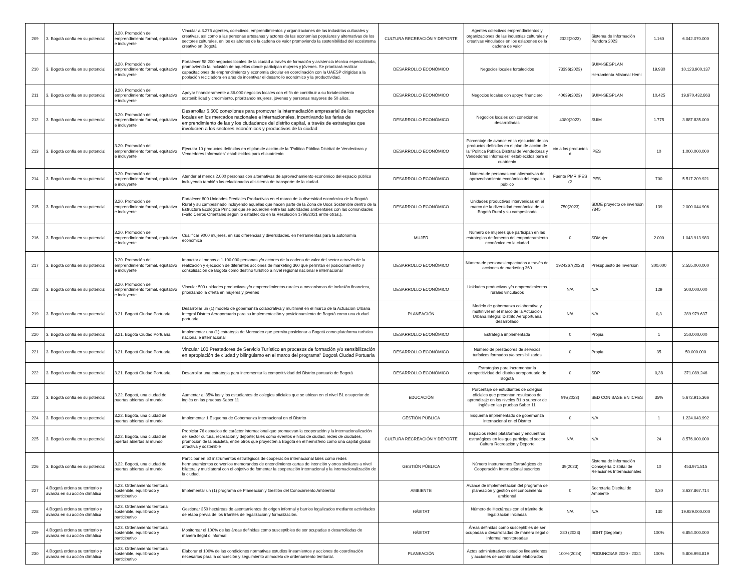| 209 | 3. Bogotá confía en su potencial | 3.20. Promoción del emprendimiento formal, equitativo e incluyente | Vincular a 3.275 agentes, colectivos, emprendimientos y organizaciones de las industrias culturales y creativas, así como a las personas artesanas y actores de las economías populares y alternativas de los sectores culturales, en los eslabones de la cadena de valor promoviendo la sostenibilidad del ecosistema creativo en Bogotá | CULTURA RECREACIÓN Y DEPORTE | Agentes colectivos emprendimientos y organizaciones de las industrias culturales y creativas vinculados en los eslabones de la cadena de valor | 2322(2023) | Sistema de Información Pandora 2023 | 1.160 | 6.042.070.000 |
| 210 | 3. Bogotá confía en su potencial | 3.20. Promoción del emprendimiento formal, equitativo e incluyente | Fortalecer 58.200 negocios locales de la ciudad a través de formación y asistencia técnica especializada, promoviendo la inclusión de aquellos donde participan mujeres y jóvenes. Se priorizará realizar capacitaciones de emprendimiento y economía circular en coordinación con la UAESP dirigidas a la población recicladora en aras de incentivar el desarrollo económico y la productividad. | DESARROLLO ECONÓMICO | Negocios locales fortalecidos | 73396(2023) | SUIM-SEGPLAN Herramienta Misional Hemi | 19.930 | 10.123.900.137 |
| 211 | 3. Bogotá confía en su potencial | 3.20. Promoción del emprendimiento formal, equitativo e incluyente | Apoyar financieramente a 36.000 negocios locales con el fin de contribuir a su fortalecimiento sostenibilidad y crecimiento, priorizando mujeres, jóvenes y personas mayores de 50 años. | DESARROLLO ECONÓMICO | Negocios locales con apoyo financiero | 40639(2023) | SUIM-SEGPLAN | 10.425 | 19.970.432.863 |
| 212 | 3. Bogotá confía en su potencial | 3.20. Promoción del emprendimiento formal, equitativo e incluyente | Desarrollar 6.500 conexiones para promover la intermediación empresarial de los negocios locales en los mercados nacionales e internacionales, incentivando las ferias de emprendimiento de las y los ciudadanos del distrito capital, a través de estrategias que involucren a los sectores económicos y productivos de la ciudad | DESARROLLO ECONÓMICO | Negocios locales con conexiones desarrolladas | 4080(2023) | SUIM | 1.775 | 3.887.835.000 |
| 213 | 3. Bogotá confía en su potencial | 3.20. Promoción del emprendimiento formal, equitativo e incluyente | Ejecutar 10 productos definidos en el plan de acción de la "Política Pública Distrital de Vendedoras y Vendedores Informales" establecidos para el cuatrienio | DESARROLLO ECONÓMICO | Porcentaje de avance en la ejecución de los productos definidos en el plan de acción de la "Política Pública Distrital de Vendedoras y Vendedores Informales" establecidos para el cuatrienio | cto a los productos d | IPES | 10 | 1.000.000.000 |
| 214 | 3. Bogotá confía en su potencial | 3.20. Promoción del emprendimiento formal, equitativo e incluyente | Atender al menos 2.000 personas con alternativas de aprovechamiento económico del espacio público incluyendo también las relacionadas al sistema de transporte de la ciudad. | DESARROLLO ECONÓMICO | Número de personas con alternativas de aprovechamiento económico del espacio público | Fuente PMR IPES (2 | IPES | 700 | 5.517.209.921 |
| 215 | 3. Bogotá confía en su potencial | 3.20. Promoción del emprendimiento formal, equitativo e incluyente | Fortalecer 800 Unidades Prediales Productivas en el marco de la diversidad económica de la Bogotá Rural y su campesinado incluyendo aquellas que hacen parte de la Zona de Usos Sostenible dentro de la Estructura Ecológica Principal que se acuerden entre las autoridades ambientales con las comunidades (Fallo Cerros Orientales según lo establecido en la Resolución 1766/2021 entre otras.). | DESARROLLO ECONÓMICO | Unidades productivas intervenidas en el marco de la diversidad económica de la Bogotá Rural y su campesinado | 750(2023) | SDDE proyecto de inversión 7845 | 139 | 2.000.044.906 |
| 216 | 3. Bogotá confía en su potencial | 3.20. Promoción del emprendimiento formal, equitativo e incluyente | Cualificar 9000 mujeres, en sus diferencias y diversidades, en herramientas para la autonomía económica | MUJER | Número de mujeres que participan en las estrategias de fomento del empoderamiento económico en la ciudad | 0 | SDMujer | 2.000 | 1.043.913.983 |
| 217 | 3. Bogotá confía en su potencial | 3.20. Promoción del emprendimiento formal, equitativo e incluyente | Impactar al menos a 1.100.000 personas y/o actores de la cadena de valor del sector a través de la realización y ejecución de diferentes acciones de marketing 360 que permitan el posicionamiento y consolidación de Bogotá como destino turístico a nivel regional nacional e internacional | DESARROLLO ECONÓMICO | Número de personas impactadas a través de acciones de marketing 360 | 1924267(2023) | Presupuesto de Inversión | 300.000 | 2.555.000.000 |
| 218 | 3. Bogotá confía en su potencial | 3.20. Promoción del emprendimiento formal, equitativo e incluyente | Vincular 500 unidades productivas y/o emprendimientos rurales a mecanismos de inclusión financiera, priorizando la oferta en mujeres y jóvenes | DESARROLLO ECONÓMICO | Unidades productivas y/o emprendimientos rurales vinculados | N/A | N/A | 129 | 300.000.000 |
| 219 | 3. Bogotá confía en su potencial | 3.21. Bogotá Ciudad Portuaria | Desarrollar un (1) modelo de gobernanza colaborativa y multinivel en el marco de la Actuación Urbana Integral Distrito Aeroportuario para su implementación y posicionamiento de Bogotá como una ciudad portuaria. | PLANEACIÓN | Modelo de gobernanza colaborativa y multinivel en el marco de la Actuación Urbana Integral Distrito Aeroportuaria desarrollado | N/A | N/A | 0,3 | 289.979.637 |
| 220 | 3. Bogotá confía en su potencial | 3.21. Bogotá Ciudad Portuaria | Implementar una (1) estrategia de Mercadeo que permita posicionar a Bogotá como plataforma turística nacional e internacional | DESARROLLO ECONÓMICO | Estrategia implementada | 0 | Propia | 1 | 250.000.000 |
| 221 | 3. Bogotá confía en su potencial | 3.21. Bogotá Ciudad Portuaria | Vincular 100 Prestadores de Servicio Turístico en procesos de formación y/o sensibilización en apropiación de ciudad y bilingüismo en el marco del programa" Bogotá Ciudad Portuaria | DESARROLLO ECONÓMICO | Número de prestadores de servicios turísticos formados y/o sensibilizados | 0 | Propia | 35 | 50.000.000 |
| 222 | 3. Bogotá confía en su potencial | 3.21. Bogotá Ciudad Portuaria | Desarrollar una estrategia para incrementar la competitividad del Distrito portuario de Bogotá | DESARROLLO ECONÓMICO | Estrategias para incrementar la competitividad del distrito aeroportuario de Bogotá | 0 | SDP | 0,38 | 371.089.246 |
| 223 | 3. Bogotá confía en su potencial | 3.22. Bogotá, una ciudad de puertas abiertas al mundo | Aumentar al 35% las y los estudiantes de colegios oficiales que se ubican en el nivel B1 o superior de inglés en las pruebas Saber 11 | EDUCACIÓN | Porcentaje de estudiantes de colegios oficiales que presentan resultados de aprendizaje en los niveles B1 o superior de inglés en las pruebas Saber 11 | 9%(2023) | SED CON BASE EN ICFES | 35% | 5.672.915.366 |
| 224 | 3. Bogotá confía en su potencial | 3.22. Bogotá, una ciudad de puertas abiertas al mundo | Implementar 1 Esquema de Gobernanza Internacional en el Distrito | GESTIÓN PÚBLICA | Esquema implementado de gobernanza internacional en el Distrito | 0 | N/A | 1 | 1.224.043.992 |
| 225 | 3. Bogotá confía en su potencial | 3.22. Bogotá, una ciudad de puertas abiertas al mundo | Propiciar 76 espacios de carácter internacional que promuevan la cooperación y la internacionalización del sector cultura, recreación y deporte; tales como eventos e hitos de ciudad, redes de ciudades, promoción de la bicicleta, entre otros que proyecten a Bogotá en el hemisferio como una capital global atractiva y sostenible | CULTURA RECREACIÓN Y DEPORTE | Espacios redes plataformas y encuentros estratégicos en los que participa el sector Cultura Recreación y Deporte | N/A | N/A | 24 | 8.576.000.000 |
| 226 | 3. Bogotá confía en su potencial | 3.22. Bogotá, una ciudad de puertas abiertas al mundo | Participar en 50 instrumentos estratégicos de cooperación internacional tales como redes hermanamientos convenios memorandos de entendimiento cartas de intención y otros similares a nivel bilateral y multilateral con el objetivo de fomentar la cooperación internacional y la internacionalización de la ciudad. | GESTIÓN PÚBLICA | Número Instrumentos Estratégicos de Cooperación Internacional suscritos | 39(2023) | Sistema de Información Consejería Distrital de Relaciones Internacionales | 10 | 453.971.815 |
| 227 | 4.Bogotá ordena su territorio y avanza en su acción climática | 4.23. Ordenamiento territorial sostenible, equilibrado y participativo | Implementar un (1) programa de Planeación y Gestión del Conocimiento Ambiental | AMBIENTE | Avance de implementación del programa de planeación y gestión del conocimiento ambiental | 0 | Secretaría Distrital de Ambiente | 0,30 | 3.637.867.714 |
| 228 | 4.Bogotá ordena su territorio y avanza en su acción climática | 4.23. Ordenamiento territorial sostenible, equilibrado y participativo | Gestionar 350 hectáreas de asentamientos de origen informal y barrios legalizados mediante actividades de etapa previa de los trámites de legalización y formalización. | HÁBITAT | Número de Hectáreas con el trámite de legalización iniciadas | N/A | N/A | 130 | 19.929.000.000 |
| 229 | 4.Bogotá ordena su territorio y avanza en su acción climática | 4.23. Ordenamiento territorial sostenible, equilibrado y participativo | Monitorear el 100% de las áreas definidas como susceptibles de ser ocupadas o desarrolladas de manera ilegal o informal | HÁBITAT | Áreas definidas como susceptibles de ser ocupadas o desarrolladas de manera ilegal o informal monitoreadas | 280 (2023) | SDHT (Segplan) | 100% | 6.854.000.000 |
| 230 | 4.Bogotá ordena su territorio y avanza en su acción climática | 4.23. Ordenamiento territorial sostenible, equilibrado y participativo | Elaborar el 100% de las condiciones normativas estudios lineamientos y acciones de coordinación necesarios para la concreción y seguimiento al modelo de ordenamiento territorial. | PLANEACIÓN | Actos administrativos estudios lineamientos y acciones de coordinación elaborados | 100%(2024) | PDDUNCSAB 2020 - 2024 | 100% | 5.806.993.819 |